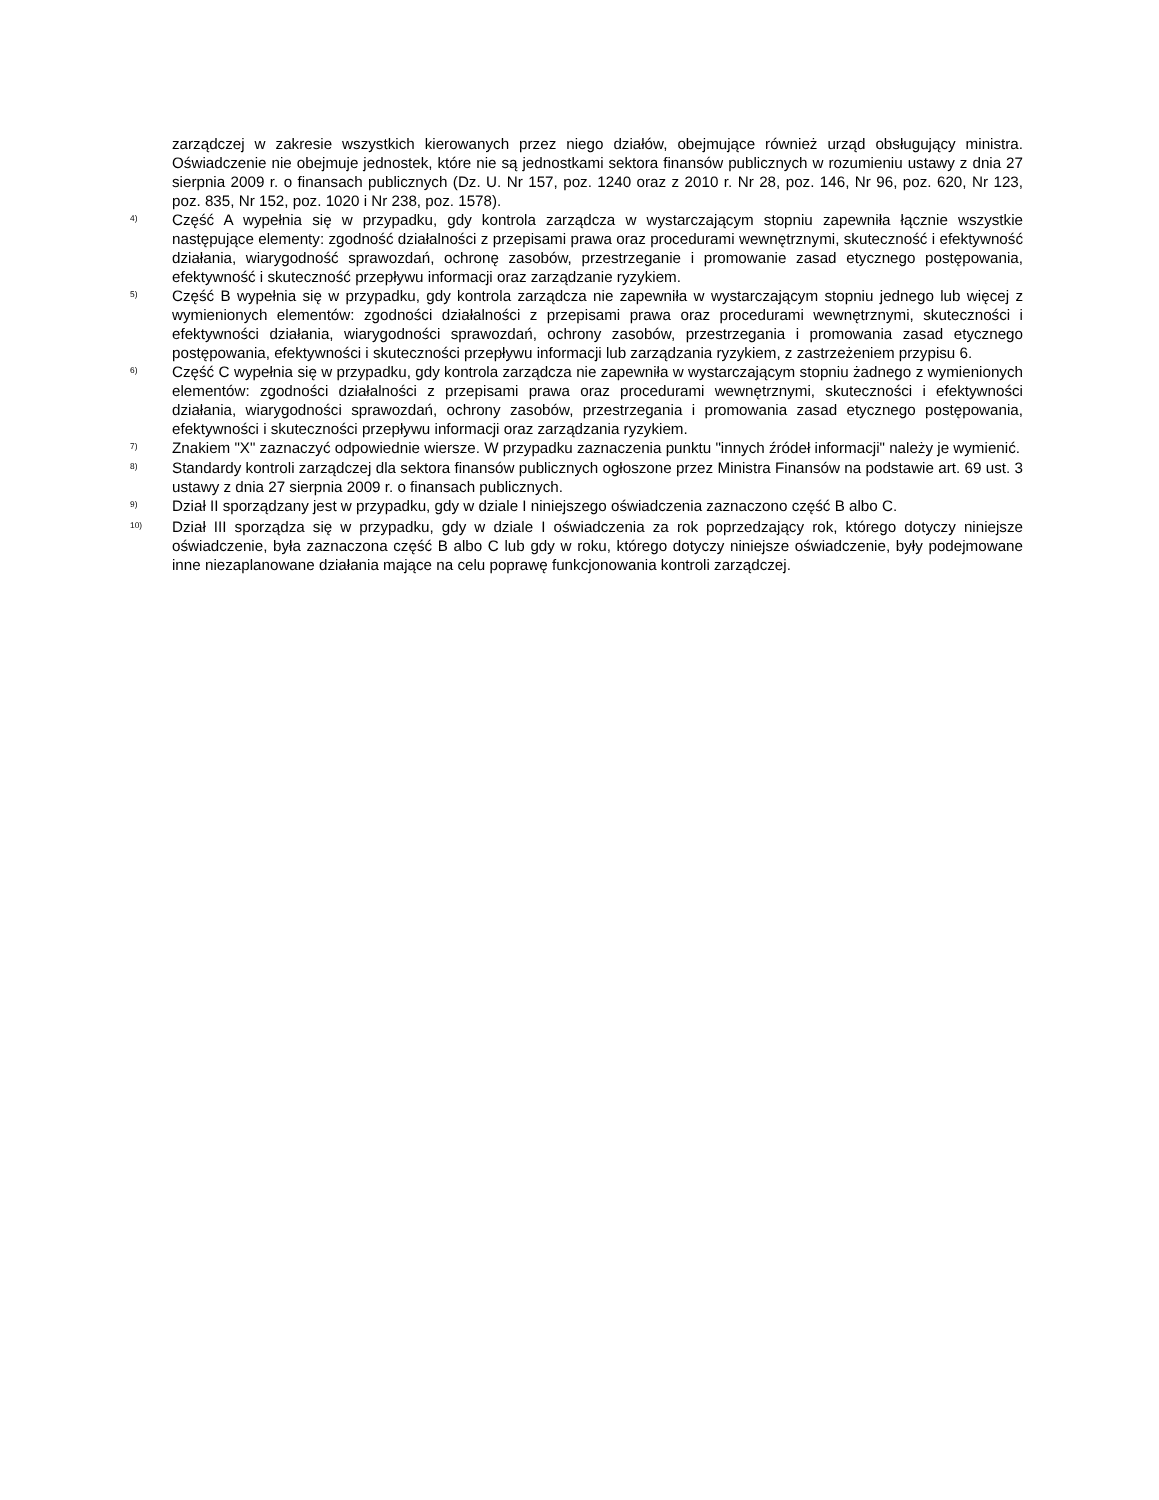zarządczej w zakresie wszystkich kierowanych przez niego działów, obejmujące również urząd obsługujący ministra. Oświadczenie nie obejmuje jednostek, które nie są jednostkami sektora finansów publicznych w rozumieniu ustawy z dnia 27 sierpnia 2009 r. o finansach publicznych (Dz. U. Nr 157, poz. 1240 oraz z 2010 r. Nr 28, poz. 146, Nr 96, poz. 620, Nr 123, poz. 835, Nr 152, poz. 1020 i Nr 238, poz. 1578).
<sup>4)</sup>
Część A wypełnia się w przypadku, gdy kontrola zarządcza w wystarczającym stopniu zapewniła łącznie wszystkie następujące elementy: zgodność działalności z przepisami prawa oraz procedurami wewnętrznymi, skuteczność i efektywność działania, wiarygodność sprawozdań, ochronę zasobów, przestrzeganie i promowanie zasad etycznego postępowania, efektywność i skuteczność przepływu informacji oraz zarządzanie ryzykiem.
<sup>5)</sup>
Część B wypełnia się w przypadku, gdy kontrola zarządcza nie zapewniła w wystarczającym stopniu jednego lub więcej z wymienionych elementów: zgodności działalności z przepisami prawa oraz procedurami wewnętrznymi, skuteczności i efektywności działania, wiarygodności sprawozdań, ochrony zasobów, przestrzegania i promowania zasad etycznego postępowania, efektywności i skuteczności przepływu informacji lub zarządzania ryzykiem, z zastrzeżeniem przypisu 6.
<sup>6)</sup>
Część C wypełnia się w przypadku, gdy kontrola zarządcza nie zapewniła w wystarczającym stopniu żadnego z wymienionych elementów: zgodności działalności z przepisami prawa oraz procedurami wewnętrznymi, skuteczności i efektywności działania, wiarygodności sprawozdań, ochrony zasobów, przestrzegania i promowania zasad etycznego postępowania, efektywności i skuteczności przepływu informacji oraz zarządzania ryzykiem.
<sup>7)</sup>
Znakiem "X" zaznaczyć odpowiednie wiersze. W przypadku zaznaczenia punktu "innych źródeł informacji" należy je wymienić.
<sup>8)</sup>
Standardy kontroli zarządczej dla sektora finansów publicznych ogłoszone przez Ministra Finansów na podstawie art. 69 ust. 3 ustawy z dnia 27 sierpnia 2009 r. o finansach publicznych.
<sup>9)</sup>
Dział II sporządzany jest w przypadku, gdy w dziale I niniejszego oświadczenia zaznaczono część B albo C.
<sup>10)</sup>
Dział III sporządza się w przypadku, gdy w dziale I oświadczenia za rok poprzedzający rok, którego dotyczy niniejsze oświadczenie, była zaznaczona część B albo C lub gdy w roku, którego dotyczy niniejsze oświadczenie, były podejmowane inne niezaplanowane działania mające na celu poprawę funkcjonowania kontroli zarządczej.